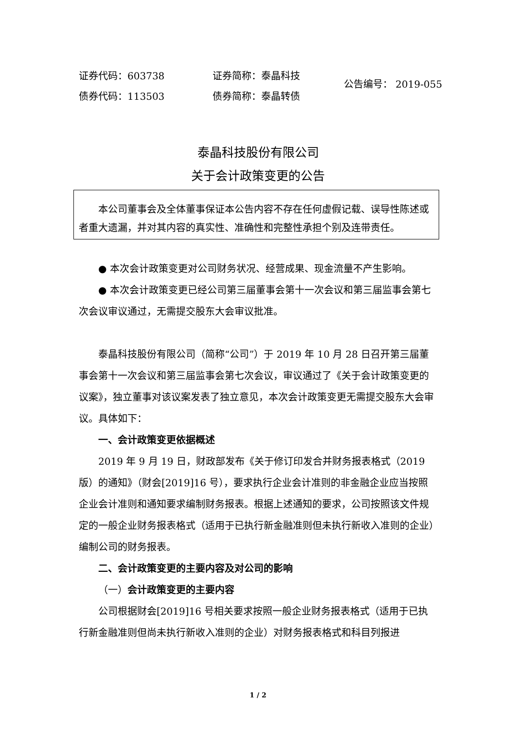证券代码：603738
债券代码：113503
证券简称：泰晶科技
债券简称：泰晶转债
公告编号： 2019-055
泰晶科技股份有限公司
关于会计政策变更的公告
本公司董事会及全体董事保证本公告内容不存在任何虚假记载、误导性陈述或者重大遗漏，并对其内容的真实性、准确性和完整性承担个别及连带责任。
● 本次会计政策变更对公司财务状况、经营成果、现金流量不产生影响。
● 本次会计政策变更已经公司第三届董事会第十一次会议和第三届监事会第七次会议审议通过，无需提交股东大会审议批准。
泰晶科技股份有限公司（简称“公司”）于 2019 年 10 月 28 日召开第三届董事会第十一次会议和第三届监事会第七次会议，审议通过了《关于会计政策变更的议案》，独立董事对该议案发表了独立意见，本次会计政策变更无需提交股东大会审议。具体如下：
一、会计政策变更依据概述
2019 年 9 月 19 日，财政部发布《关于修订印发合并财务报表格式（2019 版）的通知》（财会[2019]16 号），要求执行企业会计准则的非金融企业应当按照企业会计准则和通知要求编制财务报表。根据上述通知的要求，公司按照该文件规定的一般企业财务报表格式（适用于已执行新金融准则但未执行新收入准则的企业）编制公司的财务报表。
二、会计政策变更的主要内容及对公司的影响
（一）会计政策变更的主要内容
公司根据财会[2019]16 号相关要求按照一般企业财务报表格式（适用于已执行新金融准则但尚未执行新收入准则的企业）对财务报表格式和科目列报进
1 / 2